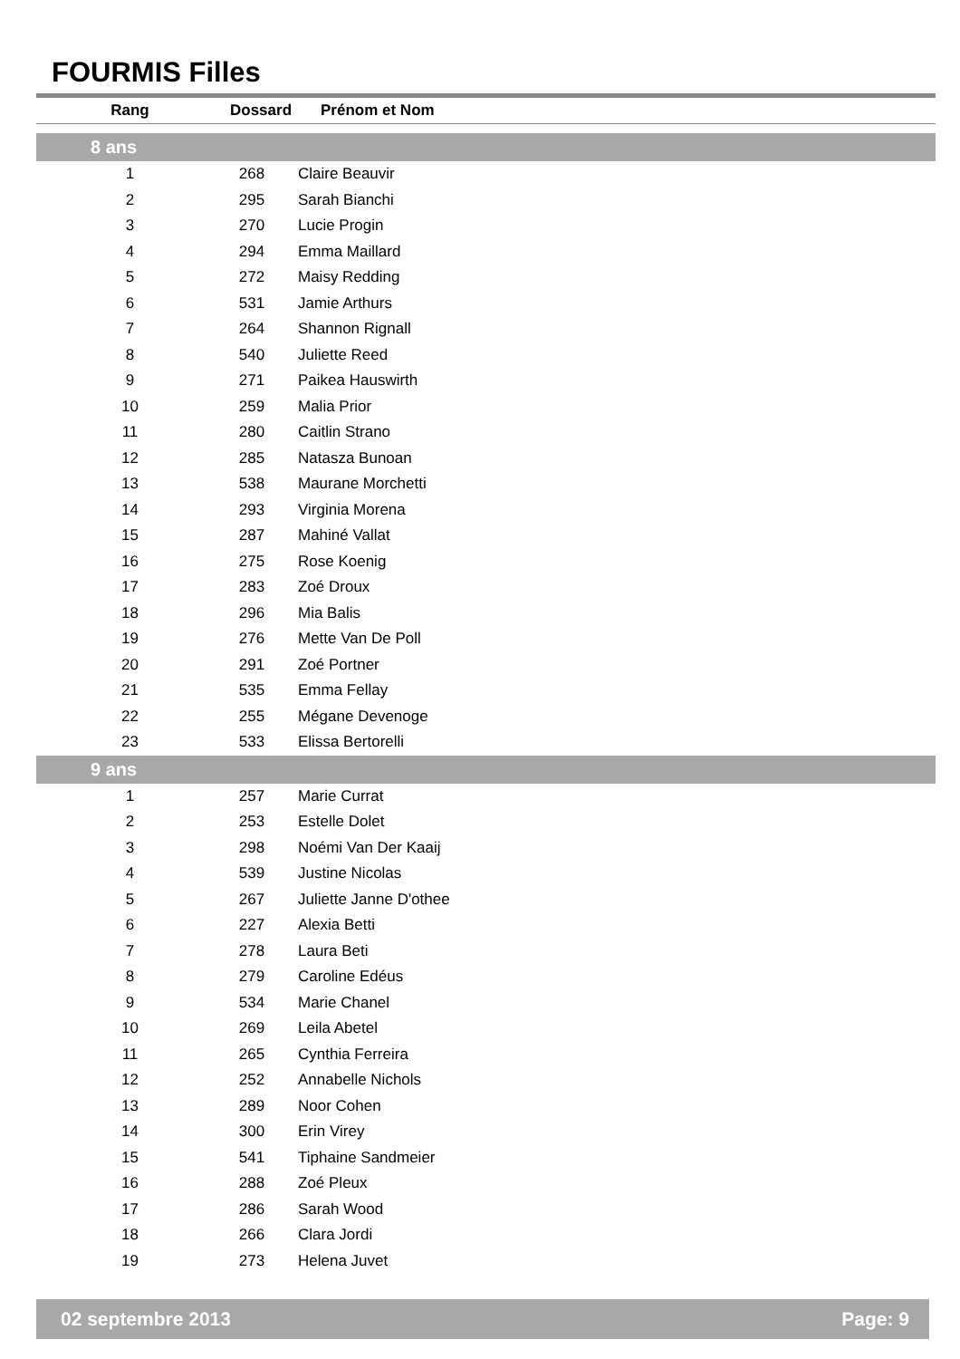FOURMIS Filles
| Rang | Dossard | Prénom et Nom |
| --- | --- | --- |
| 8 ans | | |
| 1 | 268 | Claire Beauvir |
| 2 | 295 | Sarah Bianchi |
| 3 | 270 | Lucie Progin |
| 4 | 294 | Emma Maillard |
| 5 | 272 | Maisy Redding |
| 6 | 531 | Jamie Arthurs |
| 7 | 264 | Shannon Rignall |
| 8 | 540 | Juliette Reed |
| 9 | 271 | Paikea Hauswirth |
| 10 | 259 | Malia Prior |
| 11 | 280 | Caitlin Strano |
| 12 | 285 | Natasza Bunoan |
| 13 | 538 | Maurane Morchetti |
| 14 | 293 | Virginia Morena |
| 15 | 287 | Mahiné Vallat |
| 16 | 275 | Rose Koenig |
| 17 | 283 | Zoé Droux |
| 18 | 296 | Mia Balis |
| 19 | 276 | Mette Van De Poll |
| 20 | 291 | Zoé Portner |
| 21 | 535 | Emma Fellay |
| 22 | 255 | Mégane Devenoge |
| 23 | 533 | Elissa Bertorelli |
| 9 ans | | |
| 1 | 257 | Marie Currat |
| 2 | 253 | Estelle Dolet |
| 3 | 298 | Noémi Van Der Kaaij |
| 4 | 539 | Justine Nicolas |
| 5 | 267 | Juliette Janne D'othee |
| 6 | 227 | Alexia Betti |
| 7 | 278 | Laura Beti |
| 8 | 279 | Caroline Edéus |
| 9 | 534 | Marie Chanel |
| 10 | 269 | Leila Abetel |
| 11 | 265 | Cynthia Ferreira |
| 12 | 252 | Annabelle Nichols |
| 13 | 289 | Noor Cohen |
| 14 | 300 | Erin Virey |
| 15 | 541 | Tiphaine Sandmeier |
| 16 | 288 | Zoé Pleux |
| 17 | 286 | Sarah Wood |
| 18 | 266 | Clara Jordi |
| 19 | 273 | Helena Juvet |
02 septembre 2013 Page: 9